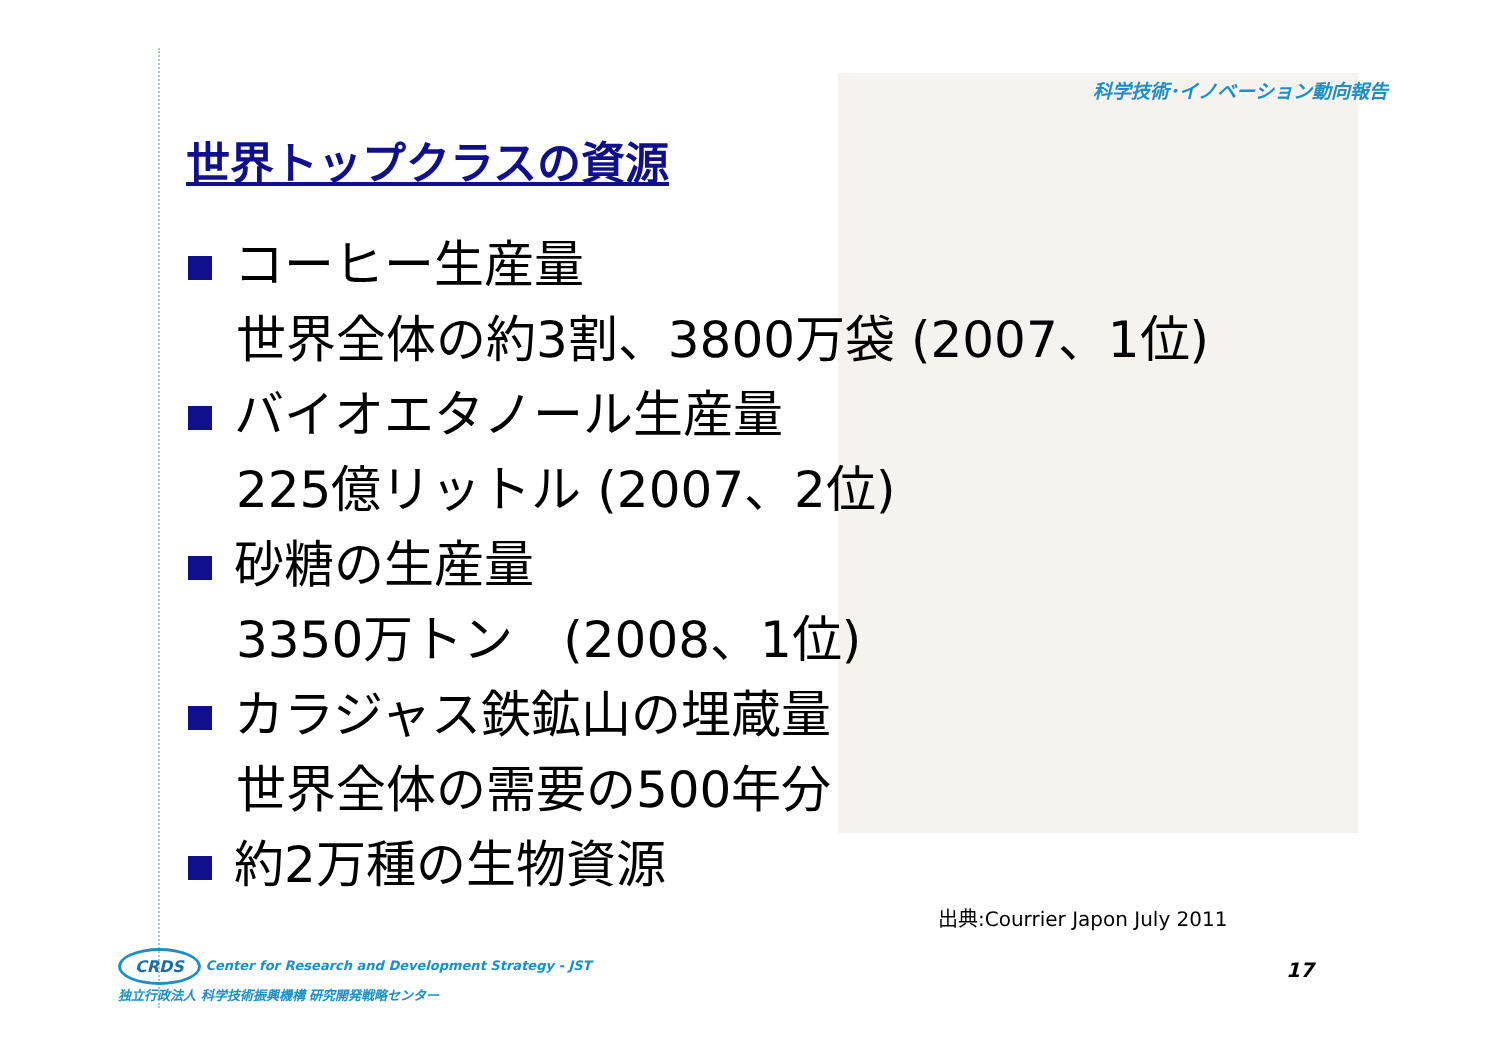科学技術･イノベーション動向報告
世界トップクラスの資源
コーヒー生産量
世界全体の約3割、3800万袋 (2007、1位)
バイオエタノール生産量
225億リットル (2007、2位)
砂糖の生産量
3350万トン　(2008、1位)
カラジャス鉄鉱山の埋蔵量
世界全体の需要の500年分
約2万種の生物資源
出典:Courrier Japon July 2011
CRDS Center for Research and Development Strategy - JST
独立行政法人 科学技術振興機構 研究開発戦略センター
17